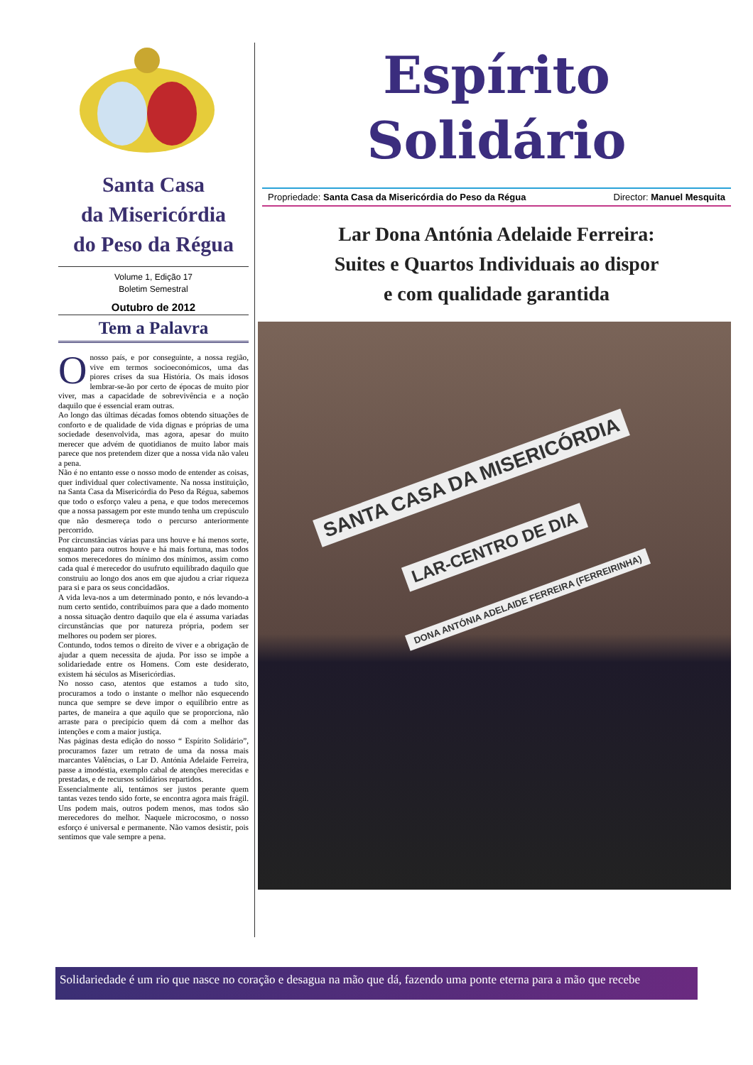Santa Casa
da Misericórdia
do Peso da Régua
Volume 1, Edição 17
Boletim Semestral
Outubro de 2012
Tem a Palavra
Onosso país, e por conseguinte, a nossa região, vive em termos socioeconómicos, uma das piores crises da sua História. Os mais idosos lembrar-se-ão por certo de épocas de muito pior viver, mas a capacidade de sobrevivência e a noção daquilo que é essencial eram outras.
Ao longo das últimas décadas fomos obtendo situações de conforto e de qualidade de vida dignas e próprias de uma sociedade desenvolvida, mas agora, apesar do muito merecer que advém de quotidianos de muito labor mais parece que nos pretendem dizer que a nossa vida não valeu a pena.
Não é no entanto esse o nosso modo de entender as coisas, quer individual quer colectivamente. Na nossa instituição, na Santa Casa da Misericórdia do Peso da Régua, sabemos que todo o esforço valeu a pena, e que todos merecemos que a nossa passagem por este mundo tenha um crepúsculo que não desmereça todo o percurso anteriormente percorrido.
Por circunstâncias várias para uns houve e há menos sorte, enquanto para outros houve e há mais fortuna, mas todos somos merecedores do mínimo dos mínimos, assim como cada qual é merecedor do usufruto equilibrado daquilo que construiu ao longo dos anos em que ajudou a criar riqueza para si e para os seus concidadãos.
A vida leva-nos a um determinado ponto, e nós levando-a num certo sentido, contribuímos para que a dado momento a nossa situação dentro daquilo que ela é assuma variadas circunstâncias que por natureza própria, podem ser melhores ou podem ser piores.
Contundo, todos temos o direito de viver e a obrigação de ajudar a quem necessita de ajuda. Por isso se impõe a solidariedade entre os Homens. Com este desiderato, existem há séculos as Misericórdias.
No nosso caso, atentos que estamos a tudo sito, procuramos a todo o instante o melhor não esquecendo nunca que sempre se deve impor o equilíbrio entre as partes, de maneira a que aquilo que se proporciona, não arraste para o precipício quem dá com a melhor das intenções e com a maior justiça.
Nas páginas desta edição do nosso “ Espírito Solidário”, procuramos fazer um retrato de uma da nossa mais marcantes Valências, o Lar D. Antónia Adelaide Ferreira, passe a imodéstia, exemplo cabal de atenções merecidas e prestadas, e de recursos solidários repartidos.
Essencialmente ali, tentámos ser justos perante quem tantas vezes tendo sido forte, se encontra agora mais frágil. Uns podem mais, outros podem menos, mas todos são merecedores do melhor. Naquele microcosmo, o nosso esforço é universal e permanente. Não vamos desistir, pois sentimos que vale sempre a pena.
Espírito
Solidário
Propriedade: Santa Casa da Misericórdia do Peso da Régua Director: Manuel Mesquita
Lar Dona Antónia Adelaide Ferreira:
Suites e Quartos Individuais ao dispor
e com qualidade garantida
SANTA CASA DA MISERICÓRDIA
LAR-CENTRO DE DIA
DONA ANTÓNIA ADELAIDE FERREIRA (FERREIRINHA)
Solidariedade é um rio que nasce no coração e desagua na mão que dá, fazendo uma ponte eterna para a mão que recebe